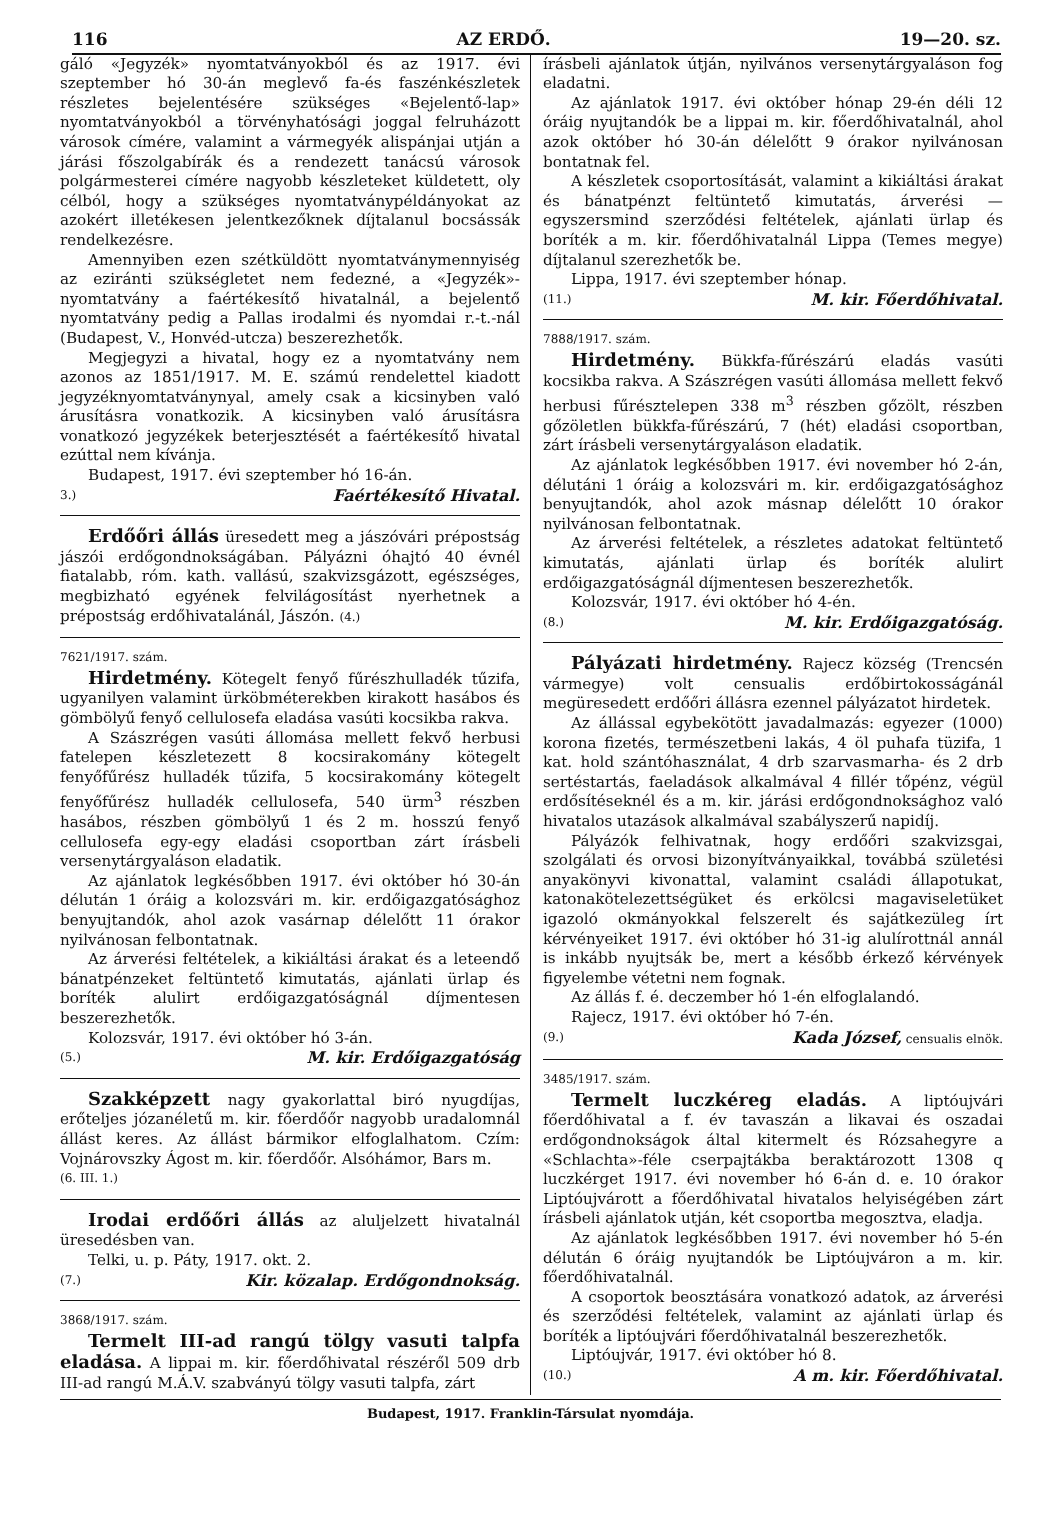116 AZ ERDŐ. 19—20. sz.
gáló «Jegyzék» nyomtatványokból és az 1917. évi szeptember hó 30-án meglevő fa-és faszénkészletek részletes bejelentésére szükséges «Bejelentő-lap» nyomtatványokból a törvényhatósági joggal felruházott városok címére, valamint a vármegyék alispánjai utján a járási főszolgabírák és a rendezett tanácsú városok polgármesterei címére nagyobb készleteket küldetett, oly célból, hogy a szükséges nyomtatványpéldányokat az azokért illetékesen jelentkezőknek díjtalanul bocsássák rendelkezésre.
Amennyiben ezen szétküldött nyomtatványmennyiség az eziránti szükségletet nem fedezné, a «Jegyzék»-nyomtatvány a faértékesítő hivatalnál, a bejelentő nyomtatvány pedig a Pallas irodalmi és nyomdai r.-t.-nál (Budapest, V., Honvéd-utcza) beszerezhetők.
Megjegyzi a hivatal, hogy ez a nyomtatvány nem azonos az 1851/1917. M. E. számú rendelettel kiadott jegyzéknyomtatványnyal, amely csak a kicsinyben való árusításra vonatkozik. A kicsinyben való árusításra vonatkozó jegyzékek beterjesztését a faértékesítő hivatal ezúttal nem kívánja.
Budapest, 1917. évi szeptember hó 16-án.
3.) Faértékesítő Hivatal.
Erdőőri állás üresedett meg a jászóvári prépostság jászói erdőgondnokságában. Pályázni óhajtó 40 évnél fiatalabb, róm. kath. vallású, szakvizsgázott, egészséges, megbizható egyének felvilágosítást nyerhetnek a prépostság erdőhivatalánál, Jászón. (4.)
7621/1917. szám.
Hirdetmény. Kötegelt fenyő fűrészhulladék tűzifa, ugyanilyen valamint ürköbméterekben kirakott hasábos és gömbölyű fenyő cellulosefa eladása vasúti kocsikba rakva.
A Szászrégen vasúti állomása mellett fekvő herbusi fatelepen készletezett 8 kocsirakomány kötegelt fenyőfűrész hulladék tűzifa, 5 kocsirakomány kötegelt fenyőfűrész hulladék cellulosefa, 540 ürm<sup>3</sup> részben hasábos, részben gömbölyű 1 és 2 m. hosszú fenyő cellulosefa egy-egy eladási csoportban zárt írásbeli versenytárgyaláson eladatik.
Az ajánlatok legkésőbben 1917. évi október hó 30-án délután 1 óráig a kolozsvári m. kir. erdőigazgatósághoz benyujtandók, ahol azok vasárnap délelőtt 11 órakor nyilvánosan felbontatnak.
Az árverési feltételek, a kikiáltási árakat és a leteendő bánatpénzeket feltüntető kimutatás, ajánlati ürlap és boríték alulirt erdőigazgatóságnál díjmentesen beszerezhetők.
Kolozsvár, 1917. évi október hó 3-án.
(5.) M. kir. Erdőigazgatóság
Szakképzett nagy gyakorlattal biró nyugdíjas, erőteljes józanéletű m. kir. főerdőőr nagyobb uradalomnál állást keres. Az állást bármikor elfoglalhatom. Czím: Vojnárovszky Ágost m. kir. főerdőőr. Alsóhámor, Bars m.
(6. III. 1.)
Irodai erdőőri állás az aluljelzett hivatalnál üresedésben van.
Telki, u. p. Páty, 1917. okt. 2.
(7.) Kir. közalap. Erdőgondnokság.
3868/1917. szám.
Termelt III-ad rangú tölgy vasuti talpfa eladása. A lippai m. kir. főerdőhivatal részéről 509 drb III-ad rangú M.Á.V. szabványú tölgy vasuti talpfa, zárt
írásbeli ajánlatok útján, nyilvános versenytárgyaláson fog eladatni.
Az ajánlatok 1917. évi október hónap 29-én déli 12 óráig nyujtandók be a lippai m. kir. főerdőhivatalnál, ahol azok október hó 30-án délelőtt 9 órakor nyilvánosan bontatnak fel.
A készletek csoportosítását, valamint a kikiáltási árakat és bánatpénzt feltüntető kimutatás, árverési — egyszersmind szerződési feltételek, ajánlati ürlap és boríték a m. kir. főerdőhivatalnál Lippa (Temes megye) díjtalanul szerezhetők be.
Lippa, 1917. évi szeptember hónap.
(11.) M. kir. Főerdőhivatal.
7888/1917. szám.
Hirdetmény. Bükkfa-fűrészárú eladás vasúti kocsikba rakva. A Szászrégen vasúti állomása mellett fekvő herbusi fűrésztelepen 338 m<sup>3</sup> részben gőzölt, részben gőzöletlen bükkfa-fűrészárú, 7 (hét) eladási csoportban, zárt írásbeli versenytárgyaláson eladatik.
Az ajánlatok legkésőbben 1917. évi november hó 2-án, délutáni 1 óráig a kolozsvári m. kir. erdőigazgatósághoz benyujtandók, ahol azok másnap délelőtt 10 órakor nyilvánosan felbontatnak.
Az árverési feltételek, a részletes adatokat feltüntető kimutatás, ajánlati ürlap és boríték alulirt erdőigazgatóságnál díjmentesen beszerezhetők.
Kolozsvár, 1917. évi október hó 4-én.
(8.) M. kir. Erdőigazgatóság.
Pályázati hirdetmény. Rajecz község (Trencsén vármegye) volt censualis erdőbirtokosságánál megüresedett erdőőri állásra ezennel pályázatot hirdetek.
Az állással egybekötött javadalmazás: egyezer (1000) korona fizetés, természetbeni lakás, 4 öl puhafa tüzifa, 1 kat. hold szántóhasználat, 4 drb szarvasmarha- és 2 drb sertéstartás, faeladások alkalmával 4 fillér tőpénz, végül erdősítéseknél és a m. kir. járási erdőgondnoksághoz való hivatalos utazások alkalmával szabályszerű napidíj.
Pályázók felhivatnak, hogy erdőőri szakvizsgai, szolgálati és orvosi bizonyítványaikkal, továbbá születési anyakönyvi kivonattal, valamint családi állapotukat, katonakötelezettségüket és erkölcsi magaviseletüket igazoló okmányokkal felszerelt és sajátkezüleg írt kérvényeiket 1917. évi október hó 31-ig alulírottnál annál is inkább nyujtsák be, mert a később érkező kérvények figyelembe vétetni nem fognak.
Az állás f. é. deczember hó 1-én elfoglalandó.
Rajecz, 1917. évi október hó 7-én.
(9.) Kada József, censualis elnök.
3485/1917. szám.
Termelt luczkéreg eladás. A liptóujvári főerdőhivatal a f. év tavaszán a likavai és oszadai erdőgondnokságok által kitermelt és Rózsahegyre a «Schlachta»-féle cserpajtákba beraktározott 1308 q luczkérget 1917. évi november hó 6-án d. e. 10 órakor Liptóujvárott a főerdőhivatal hivatalos helyiségében zárt írásbeli ajánlatok utján, két csoportba megosztva, eladja.
Az ajánlatok legkésőbben 1917. évi november hó 5-én délután 6 óráig nyujtandók be Liptóujváron a m. kir. főerdőhivatalnál.
A csoportok beosztására vonatkozó adatok, az árverési és szerződési feltételek, valamint az ajánlati ürlap és boríték a liptóujvári főerdőhivatalnál beszerezhetők.
Liptóujvár, 1917. évi október hó 8.
(10.) A m. kir. Főerdőhivatal.
Budapest, 1917. Franklin-Társulat nyomdája.